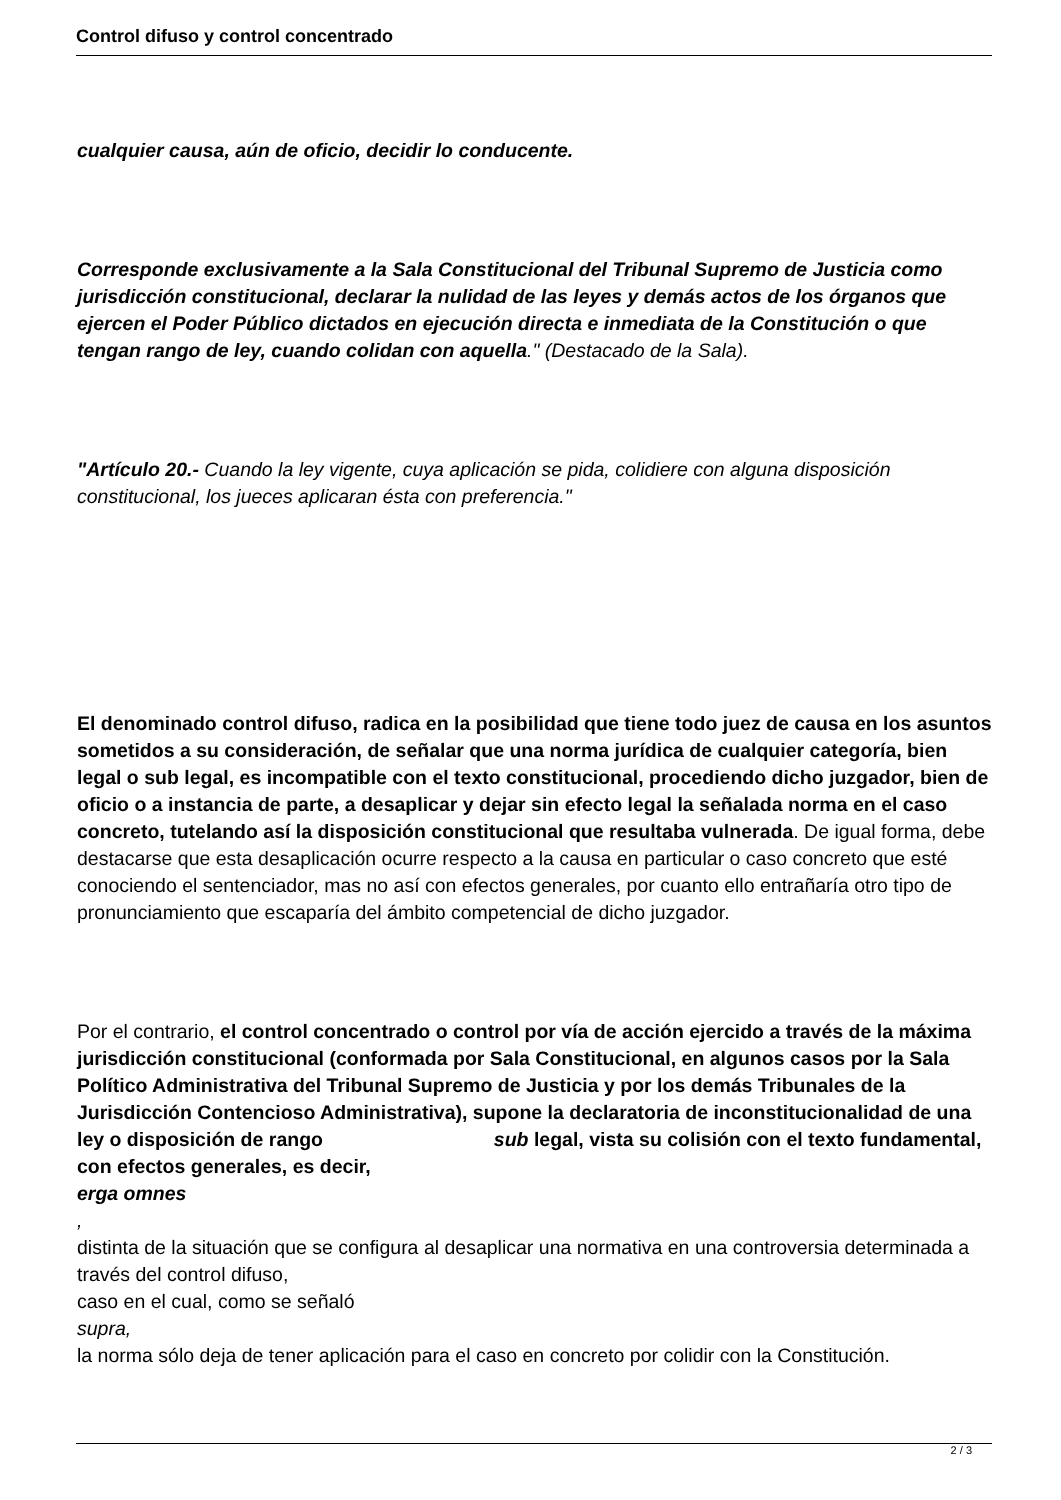Control difuso y control concentrado
cualquier causa, aún de oficio, decidir lo conducente.
Corresponde exclusivamente a la Sala Constitucional del Tribunal Supremo de Justicia como jurisdicción constitucional, declarar la nulidad de las leyes y demás actos de los órganos que ejercen el Poder Público dictados en ejecución directa e inmediata de la Constitución o que tengan rango de ley, cuando colidan con aquella." (Destacado de la Sala).
"Artículo 20.- Cuando la ley vigente, cuya aplicación se pida, colidiere con alguna disposición constitucional, los jueces aplicaran ésta con preferencia."
El denominado control difuso, radica en la posibilidad que tiene todo juez de causa en los asuntos sometidos a su consideración, de señalar que una norma jurídica de cualquier categoría, bien legal o sub legal, es incompatible con el texto constitucional, procediendo dicho juzgador, bien de oficio o a instancia de parte, a desaplicar y dejar sin efecto legal la señalada norma en el caso concreto, tutelando así la disposición constitucional que resultaba vulnerada. De igual forma, debe destacarse que esta desaplicación ocurre respecto a la causa en particular o caso concreto que esté conociendo el sentenciador, mas no así con efectos generales, por cuanto ello entrañaría otro tipo de pronunciamiento que escaparía del ámbito competencial de dicho juzgador.
Por el contrario, el control concentrado o control por vía de acción ejercido a través de la máxima jurisdicción constitucional (conformada por Sala Constitucional, en algunos casos por la Sala Político Administrativa del Tribunal Supremo de Justicia y por los demás Tribunales de la Jurisdicción Contencioso Administrativa), supone la declaratoria de inconstitucionalidad de una ley o disposición de rango sub legal, vista su colisión con el texto fundamental, con efectos generales, es decir,
erga omnes
,
distinta de la situación que se configura al desaplicar una normativa en una controversia determinada a través del control difuso,
caso en el cual, como se señaló
supra,
la norma sólo deja de tener aplicación para el caso en concreto por colidir con la Constitución.
2 / 3